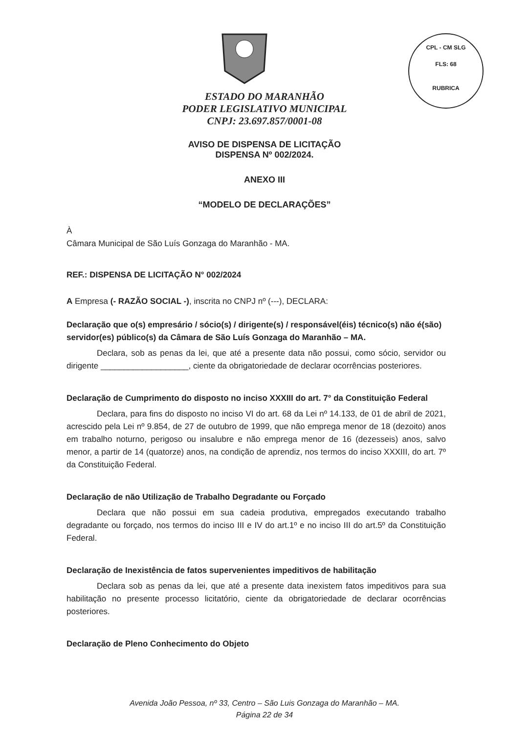CPL - CM SLG
FLS: 68
RUBRICA
ESTADO DO MARANHÃO
PODER LEGISLATIVO MUNICIPAL
CNPJ: 23.697.857/0001-08
AVISO DE DISPENSA DE LICITAÇÃO
DISPENSA Nº 002/2024.
ANEXO III
“MODELO DE DECLARAÇÕES”
À
Câmara Municipal de São Luís Gonzaga do Maranhão - MA.
REF.: DISPENSA DE LICITAÇÃO N° 002/2024
A Empresa (- RAZÃO SOCIAL -), inscrita no CNPJ nº (---), DECLARA:
Declaração que o(s) empresário / sócio(s) / dirigente(s) / responsável(éis) técnico(s) não é(são) servidor(es) público(s) da Câmara de São Luís Gonzaga do Maranhão – MA.
Declara, sob as penas da lei, que até a presente data não possui, como sócio, servidor ou dirigente ___________________, ciente da obrigatoriedade de declarar ocorrências posteriores.
Declaração de Cumprimento do disposto no inciso XXXIII do art. 7° da Constituição Federal
Declara, para fins do disposto no inciso VI do art. 68 da Lei nº 14.133, de 01 de abril de 2021, acrescido pela Lei nº 9.854, de 27 de outubro de 1999, que não emprega menor de 18 (dezoito) anos em trabalho noturno, perigoso ou insalubre e não emprega menor de 16 (dezesseis) anos, salvo menor, a partir de 14 (quatorze) anos, na condição de aprendiz, nos termos do inciso XXXIII, do art. 7º da Constituição Federal.
Declaração de não Utilização de Trabalho Degradante ou Forçado
Declara que não possui em sua cadeia produtiva, empregados executando trabalho degradante ou forçado, nos termos do inciso III e IV do art.1º e no inciso III do art.5º da Constituição Federal.
Declaração de Inexistência de fatos supervenientes impeditivos de habilitação
Declara sob as penas da lei, que até a presente data inexistem fatos impeditivos para sua habilitação no presente processo licitatório, ciente da obrigatoriedade de declarar ocorrências posteriores.
Declaração de Pleno Conhecimento do Objeto
Avenida João Pessoa, nº 33, Centro – São Luis Gonzaga do Maranhão – MA.
Página 22 de 34